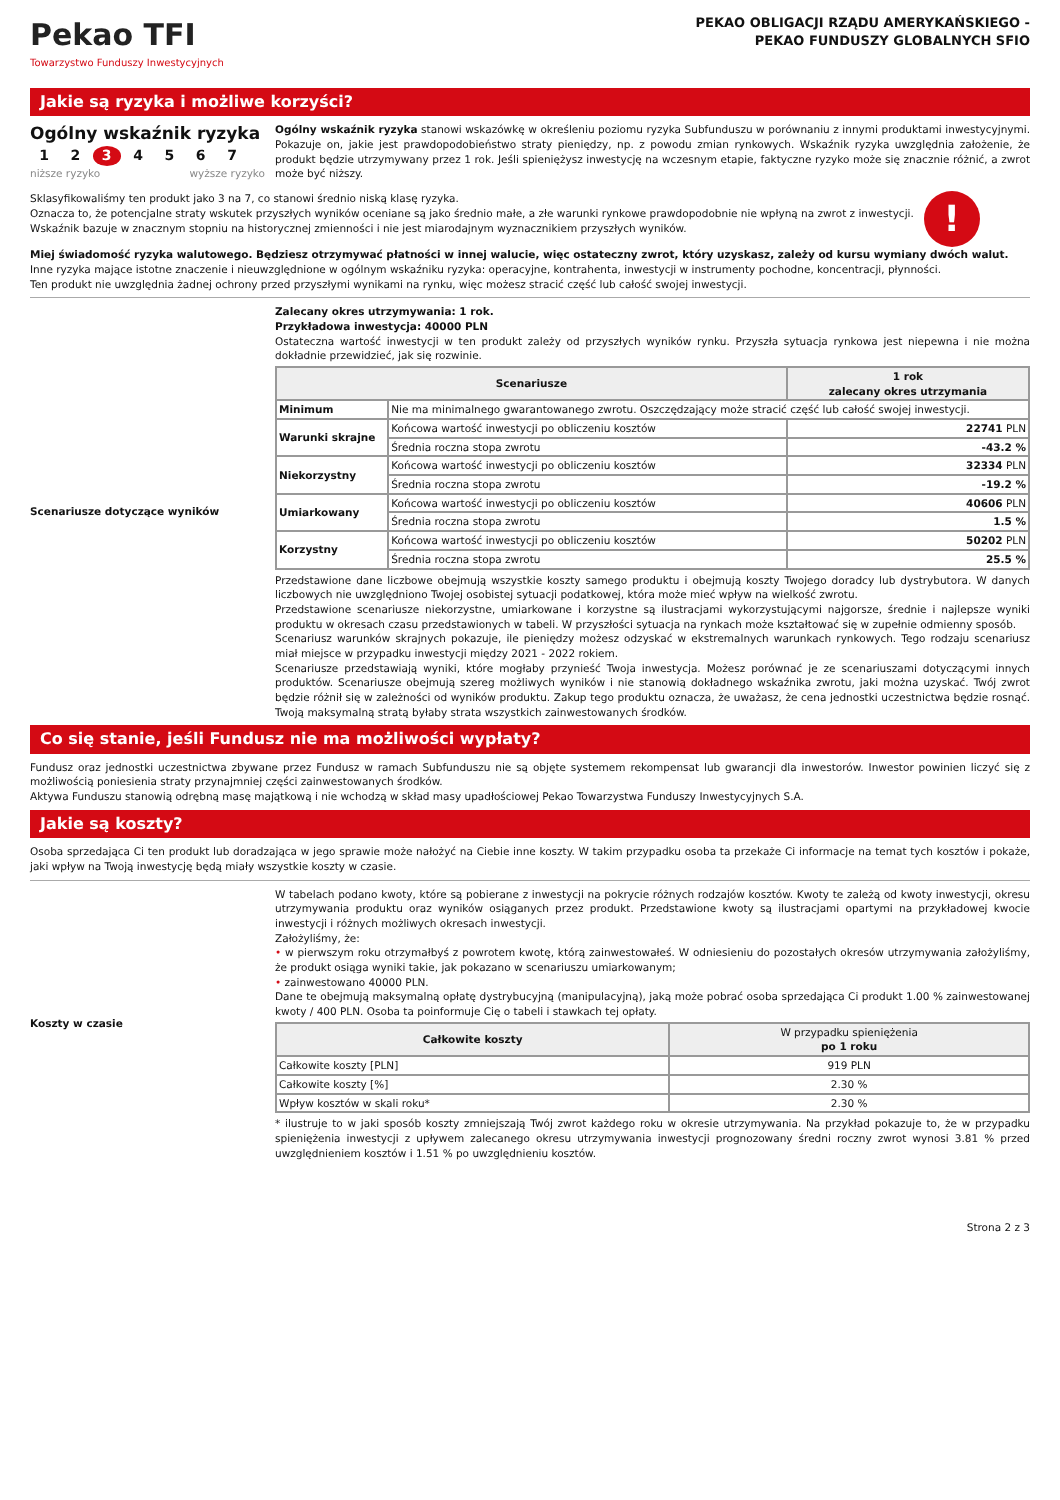Pekao TFI
Towarzystwo Funduszy Inwestycyjnych
PEKAO OBLIGACJI RZĄDU AMERYKAŃSKIEGO -
PEKAO FUNDUSZY GLOBALNYCH SFIO
Jakie są ryzyka i możliwe korzyści?
Ogólny wskaźnik ryzyka
1 2 3 4 5 6 7
niższe ryzyko wyższe ryzyko
Ogólny wskaźnik ryzyka stanowi wskazówkę w określeniu poziomu ryzyka Subfunduszu w porównaniu z innymi produktami inwestycyjnymi. Pokazuje on, jakie jest prawdopodobieństwo straty pieniędzy, np. z powodu zmian rynkowych. Wskaźnik ryzyka uwzględnia założenie, że produkt będzie utrzymywany przez 1 rok. Jeśli spieniężysz inwestycję na wczesnym etapie, faktyczne ryzyko może się znacznie różnić, a zwrot może być niższy.
Sklasyfikowaliśmy ten produkt jako 3 na 7, co stanowi średnio niską klasę ryzyka.
Oznacza to, że potencjalne straty wskutek przyszłych wyników oceniane są jako średnio małe, a złe warunki rynkowe prawdopodobnie nie wpłyną na zwrot z inwestycji.
Wskaźnik bazuje w znacznym stopniu na historycznej zmienności i nie jest miarodajnym wyznacznikiem przyszłych wyników.
!
Miej świadomość ryzyka walutowego. Będziesz otrzymywać płatności w innej walucie, więc ostateczny zwrot, który uzyskasz, zależy od kursu wymiany dwóch walut.
Inne ryzyka mające istotne znaczenie i nieuwzględnione w ogólnym wskaźniku ryzyka: operacyjne, kontrahenta, inwestycji w instrumenty pochodne, koncentracji, płynności.
Ten produkt nie uwzględnia żadnej ochrony przed przyszłymi wynikami na rynku, więc możesz stracić część lub całość swojej inwestycji.
Scenariusze dotyczące wyników
Zalecany okres utrzymywania: 1 rok.
Przykładowa inwestycja: 40000 PLN
Ostateczna wartość inwestycji w ten produkt zależy od przyszłych wyników rynku. Przyszła sytuacja rynkowa jest niepewna i nie można dokładnie przewidzieć, jak się rozwinie.
| Scenariusze | | 1 rok zalecany okres utrzymania |
| --- | --- | --- |
| Minimum | Nie ma minimalnego gwarantowanego zwrotu. Oszczędzający może stracić część lub całość swojej inwestycji. | |
| Warunki skrajne | Końcowa wartość inwestycji po obliczeniu kosztów | 22741 PLN |
| | Średnia roczna stopa zwrotu | -43.2 % |
| Niekorzystny | Końcowa wartość inwestycji po obliczeniu kosztów | 32334 PLN |
| | Średnia roczna stopa zwrotu | -19.2 % |
| Umiarkowany | Końcowa wartość inwestycji po obliczeniu kosztów | 40606 PLN |
| | Średnia roczna stopa zwrotu | 1.5 % |
| Korzystny | Końcowa wartość inwestycji po obliczeniu kosztów | 50202 PLN |
| | Średnia roczna stopa zwrotu | 25.5 % |
Przedstawione dane liczbowe obejmują wszystkie koszty samego produktu i obejmują koszty Twojego doradcy lub dystrybutora. W danych liczbowych nie uwzględniono Twojej osobistej sytuacji podatkowej, która może mieć wpływ na wielkość zwrotu.
Przedstawione scenariusze niekorzystne, umiarkowane i korzystne są ilustracjami wykorzystującymi najgorsze, średnie i najlepsze wyniki produktu w okresach czasu przedstawionych w tabeli. W przyszłości sytuacja na rynkach może kształtować się w zupełnie odmienny sposób.
Scenariusz warunków skrajnych pokazuje, ile pieniędzy możesz odzyskać w ekstremalnych warunkach rynkowych. Tego rodzaju scenariusz miał miejsce w przypadku inwestycji między 2021 - 2022 rokiem.
Scenariusze przedstawiają wyniki, które mogłaby przynieść Twoja inwestycja. Możesz porównać je ze scenariuszami dotyczącymi innych produktów. Scenariusze obejmują szereg możliwych wyników i nie stanowią dokładnego wskaźnika zwrotu, jaki można uzyskać. Twój zwrot będzie różnił się w zależności od wyników produktu. Zakup tego produktu oznacza, że uważasz, że cena jednostki uczestnictwa będzie rosnąć. Twoją maksymalną stratą byłaby strata wszystkich zainwestowanych środków.
Co się stanie, jeśli Fundusz nie ma możliwości wypłaty?
Fundusz oraz jednostki uczestnictwa zbywane przez Fundusz w ramach Subfunduszu nie są objęte systemem rekompensat lub gwarancji dla inwestorów. Inwestor powinien liczyć się z możliwością poniesienia straty przynajmniej części zainwestowanych środków.
Aktywa Funduszu stanowią odrębną masę majątkową i nie wchodzą w skład masy upadłościowej Pekao Towarzystwa Funduszy Inwestycyjnych S.A.
Jakie są koszty?
Osoba sprzedająca Ci ten produkt lub doradzająca w jego sprawie może nałożyć na Ciebie inne koszty. W takim przypadku osoba ta przekaże Ci informacje na temat tych kosztów i pokaże, jaki wpływ na Twoją inwestycję będą miały wszystkie koszty w czasie.
Koszty w czasie
W tabelach podano kwoty, które są pobierane z inwestycji na pokrycie różnych rodzajów kosztów. Kwoty te zależą od kwoty inwestycji, okresu utrzymywania produktu oraz wyników osiąganych przez produkt. Przedstawione kwoty są ilustracjami opartymi na przykładowej kwocie inwestycji i różnych możliwych okresach inwestycji.
Założyliśmy, że:
• w pierwszym roku otrzymałbyś z powrotem kwotę, którą zainwestowałeś. W odniesieniu do pozostałych okresów utrzymywania założyliśmy, że produkt osiąga wyniki takie, jak pokazano w scenariuszu umiarkowanym;
• zainwestowano 40000 PLN.
Dane te obejmują maksymalną opłatę dystrybucyjną (manipulacyjną), jaką może pobrać osoba sprzedająca Ci produkt 1.00 % zainwestowanej kwoty / 400 PLN. Osoba ta poinformuje Cię o tabeli i stawkach tej opłaty.
| Całkowite koszty | W przypadku spieniężenia po 1 roku |
| --- | --- |
| Całkowite koszty [PLN] | 919 PLN |
| Całkowite koszty [%] | 2.30 % |
| Wpływ kosztów w skali roku* | 2.30 % |
* ilustruje to w jaki sposób koszty zmniejszają Twój zwrot każdego roku w okresie utrzymywania. Na przykład pokazuje to, że w przypadku spieniężenia inwestycji z upływem zalecanego okresu utrzymywania inwestycji prognozowany średni roczny zwrot wynosi 3.81 % przed uwzględnieniem kosztów i 1.51 % po uwzględnieniu kosztów.
Strona 2 z 3